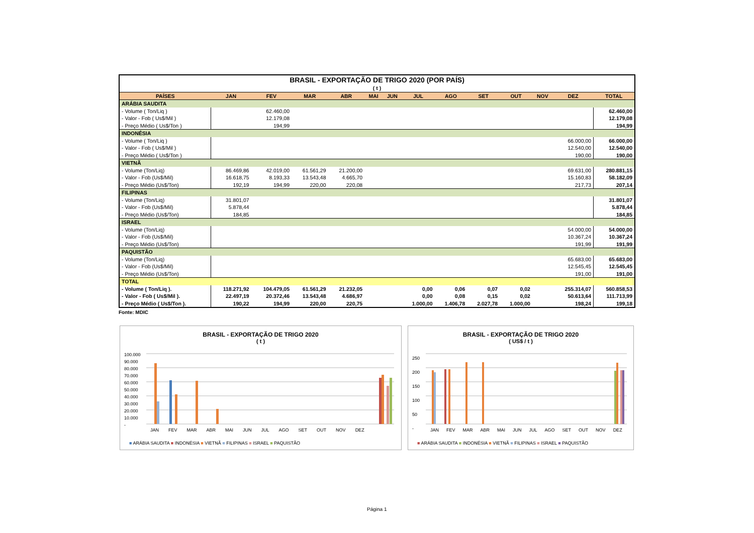| BRASIL - EXPORTAÇÃO DE TRIGO 2020 (POR PAÍS) | | | | | | | | | | | | | |
| ( t ) | | | | | | | | | | | | | |
| PAÍSES | JAN | FEV | MAR | ABR | MAI | JUN | JUL | AGO | SET | OUT | NOV | DEZ | TOTAL |
| ARÁBIA SAUDITA | | | | | | | | | | | | | |
| - Volume ( Ton/Liq ) | | 62.460,00 | | | | | | | | | | | 62.460,00 |
| - Valor - Fob ( Us$/Mil ) | | 12.179,08 | | | | | | | | | | | 12.179,08 |
| - Preço Médio ( Us$/Ton ) | | 194,99 | | | | | | | | | | | 194,99 |
| INDONÉSIA | | | | | | | | | | | | | |
| - Volume ( Ton/Liq ) | | | | | | | | | | | | 66.000,00 | 66.000,00 |
| - Valor - Fob ( Us$/Mil ) | | | | | | | | | | | | 12.540,00 | 12.540,00 |
| - Preço Médio ( Us$/Ton ) | | | | | | | | | | | | 190,00 | 190,00 |
| VIETNÃ | | | | | | | | | | | | | |
| - Volume (Ton/Liq) | 86.469,86 | 42.019,00 | 61.561,29 | 21.200,00 | | | | | | | | 69.631,00 | 280.881,15 |
| - Valor - Fob (Us$/Mil) | 16.618,75 | 8.193,33 | 13.543,48 | 4.665,70 | | | | | | | | 15.160,83 | 58.182,09 |
| - Preço Médio (Us$/Ton) | 192,19 | 194,99 | 220,00 | 220,08 | | | | | | | | 217,73 | 207,14 |
| FILIPINAS | | | | | | | | | | | | | |
| - Volume (Ton/Liq) | 31.801,07 | | | | | | | | | | | | 31.801,07 |
| - Valor - Fob (Us$/Mil) | 5.878,44 | | | | | | | | | | | | 5.878,44 |
| - Preço Médio (Us$/Ton) | 184,85 | | | | | | | | | | | | 184,85 |
| ISRAEL | | | | | | | | | | | | | |
| - Volume (Ton/Liq) | | | | | | | | | | | | 54.000,00 | 54.000,00 |
| - Valor - Fob (Us$/Mil) | | | | | | | | | | | | 10.367,24 | 10.367,24 |
| - Preço Médio (Us$/Ton) | | | | | | | | | | | | 191,99 | 191,99 |
| PAQUISTÃO | | | | | | | | | | | | | |
| - Volume (Ton/Liq) | | | | | | | | | | | | 65.683,00 | 65.683,00 |
| - Valor - Fob (Us$/Mil) | | | | | | | | | | | | 12.545,45 | 12.545,45 |
| - Preço Médio (Us$/Ton) | | | | | | | | | | | | 191,00 | 191,00 |
| TOTAL | | | | | | | | | | | | | |
| - Volume ( Ton/Liq ). | 118.271,92 | 104.479,05 | 61.561,29 | 21.232,05 | | | 0,00 | 0,06 | 0,07 | 0,02 | | 255.314,07 | 560.858,53 |
| - Valor - Fob ( Us$/Mil ). | 22.497,19 | 20.372,46 | 13.543,48 | 4.686,97 | | | 0,00 | 0,08 | 0,15 | 0,02 | | 50.613,64 | 111.713,99 |
| - Preço Médio ( Us$/Ton ). | 190,22 | 194,99 | 220,00 | 220,75 | | | 1.000,00 | 1.406,78 | 2.027,78 | 1.000,00 | | 198,24 | 199,18 |
Fonte: MDIC
BRASIL - EXPORTAÇÃO DE TRIGO 2020
( t )
100.000
90.000
80.000
70.000
60.000
50.000
40.000
30.000
20.000
10.000
-
JAN FEV MAR ABR MAI JUN JUL AGO SET OUT NOV DEZ
■ ARÁBIA SAUDITA ■ INDONÉSIA ■ VIETNÃ ■ FILIPINAS ■ ISRAEL ■ PAQUISTÃO
BRASIL - EXPORTAÇÃO DE TRIGO 2020
( US$ / t )
250
200
150
100
50
-
JAN FEV MAR ABR MAI JUN JUL AGO SET OUT NOV DEZ
■ ARÁBIA SAUDITA ■ INDONÉSIA ■ VIETNÃ ■ FILIPINAS ■ ISRAEL ■ PAQUISTÃO
Página 1